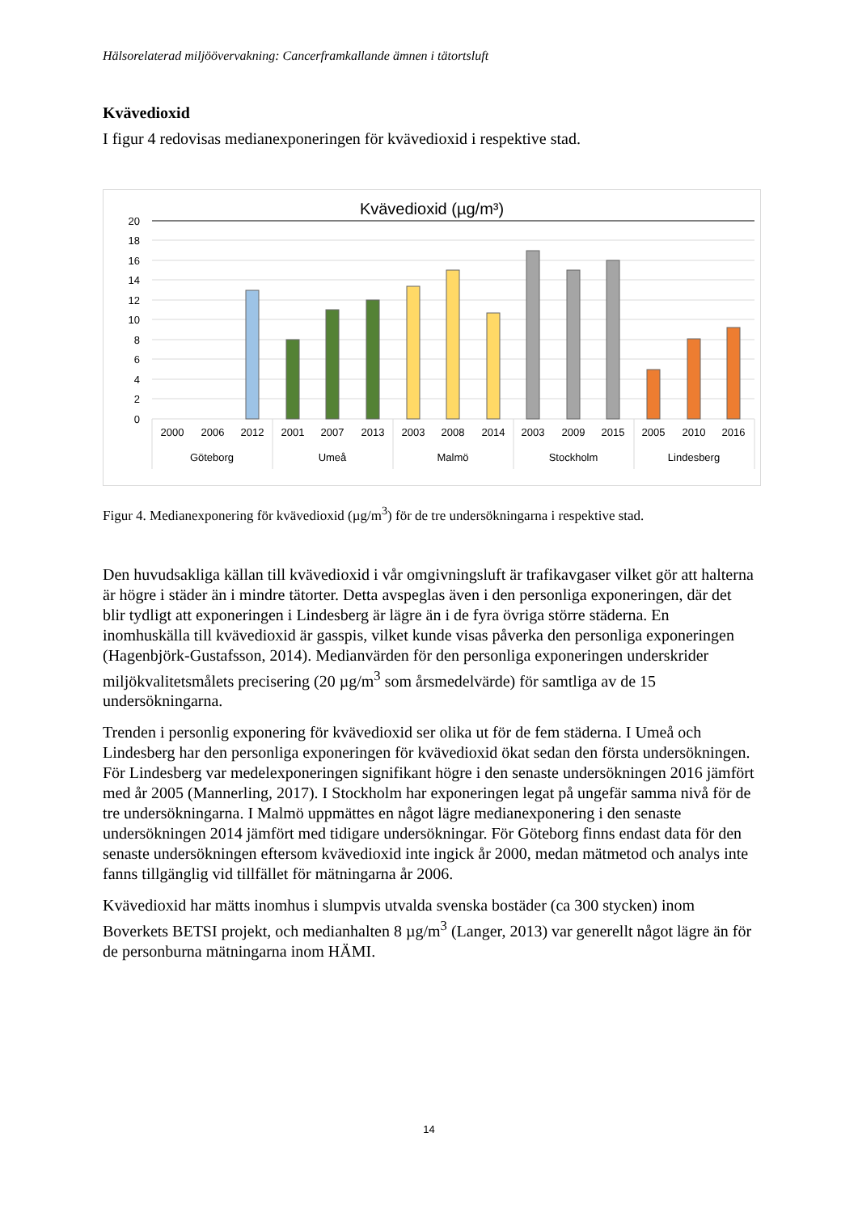Hälsorelaterad miljöövervakning: Cancerframkallande ämnen i tätortsluft
Kvävedioxid
I figur 4 redovisas medianexponeringen för kvävedioxid i respektive stad.
Kvävedioxid (µg/m³)
20
18
16
14
12
10
8
6
4
2
0
2000
2006
2012
2001
2007
2013
2003
2008
2014
2003
2009
2015
2005
2010
2016
Göteborg
Umeå
Malmö
Stockholm
Lindesberg
Figur 4. Medianexponering för kvävedioxid (µg/m<sup>3</sup>) för de tre undersökningarna i respektive stad.
Den huvudsakliga källan till kvävedioxid i vår omgivningsluft är trafikavgaser vilket gör att halterna är högre i städer än i mindre tätorter. Detta avspeglas även i den personliga exponeringen, där det blir tydligt att exponeringen i Lindesberg är lägre än i de fyra övriga större städerna. En inomhuskälla till kvävedioxid är gasspis, vilket kunde visas påverka den personliga exponeringen (Hagenbjörk-Gustafsson, 2014). Medianvärden för den personliga exponeringen underskrider miljökvalitetsmålets precisering (20 µg/m<sup>3</sup> som årsmedelvärde) för samtliga av de 15 undersökningarna.
Trenden i personlig exponering för kvävedioxid ser olika ut för de fem städerna. I Umeå och Lindesberg har den personliga exponeringen för kvävedioxid ökat sedan den första undersökningen. För Lindesberg var medelexponeringen signifikant högre i den senaste undersökningen 2016 jämfört med år 2005 (Mannerling, 2017). I Stockholm har exponeringen legat på ungefär samma nivå för de tre undersökningarna. I Malmö uppmättes en något lägre medianexponering i den senaste undersökningen 2014 jämfört med tidigare undersökningar. För Göteborg finns endast data för den senaste undersökningen eftersom kvävedioxid inte ingick år 2000, medan mätmetod och analys inte fanns tillgänglig vid tillfället för mätningarna år 2006.
Kvävedioxid har mätts inomhus i slumpvis utvalda svenska bostäder (ca 300 stycken) inom Boverkets BETSI projekt, och medianhalten 8 µg/m<sup>3</sup> (Langer, 2013) var generellt något lägre än för de personburna mätningarna inom HÄMI.
14